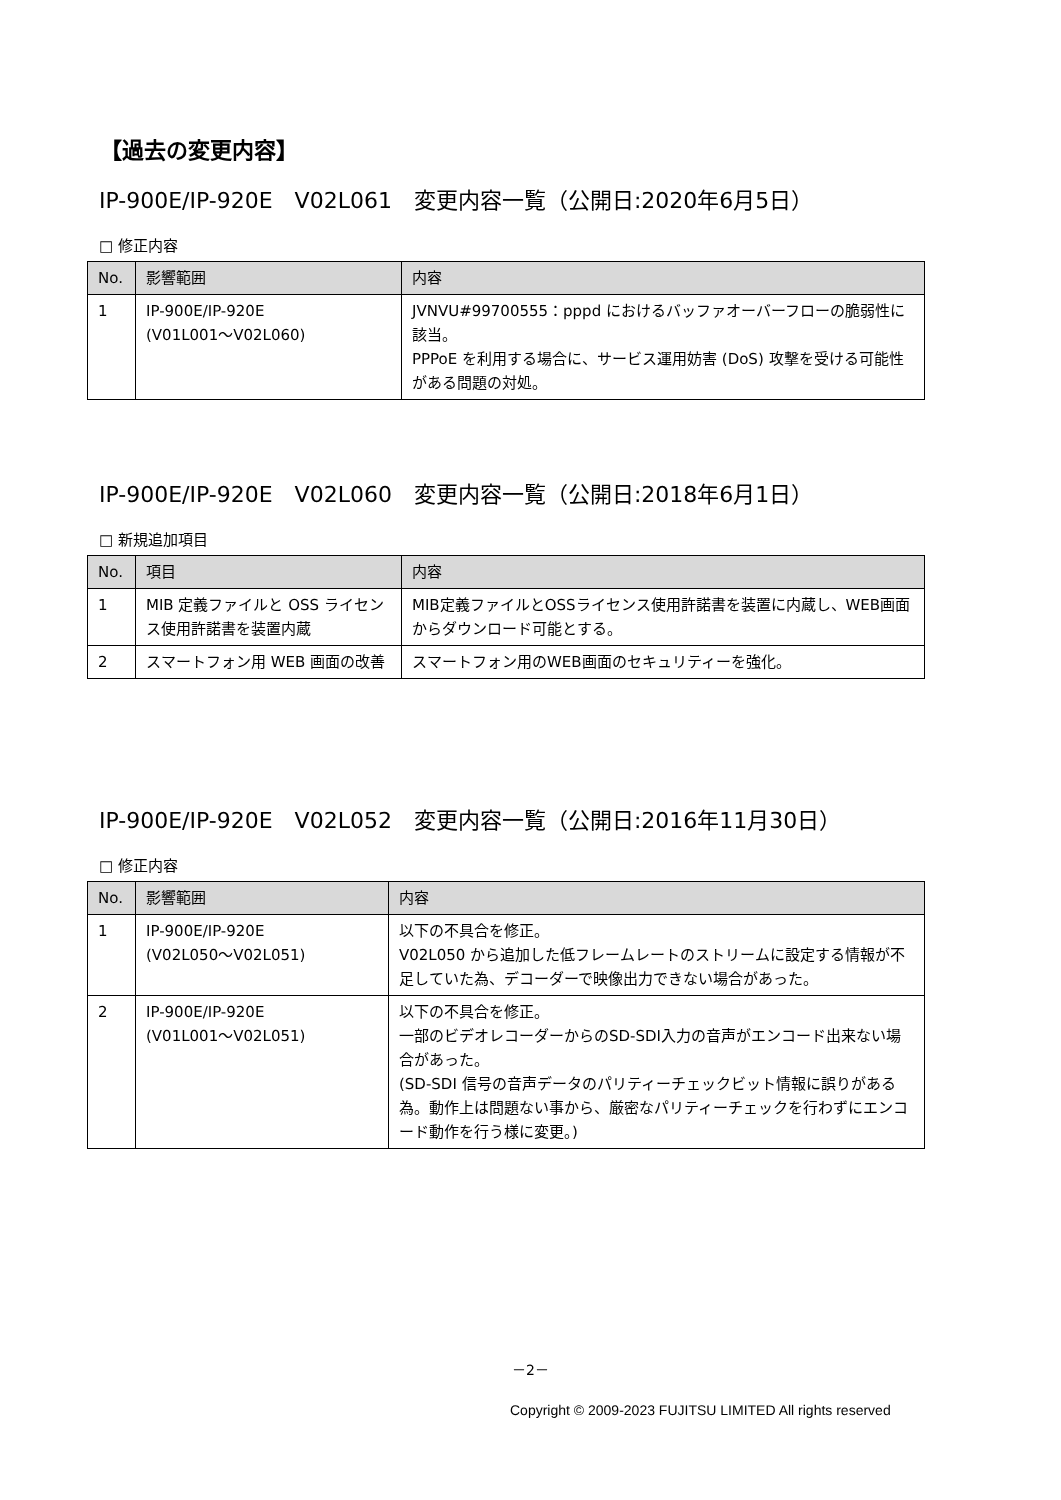【過去の変更内容】
IP-900E/IP-920E　V02L061　変更内容一覧（公開日:2020年6月5日）
□ 修正内容
| No. | 影響範囲 | 内容 |
| --- | --- | --- |
| 1 | IP-900E/IP-920E (V01L001～V02L060) | JVNVU#99700555：pppd におけるバッファオーバーフローの脆弱性に該当。 PPPoE を利用する場合に、サービス運用妨害 (DoS) 攻撃を受ける可能性がある問題の対処。 |
IP-900E/IP-920E　V02L060　変更内容一覧（公開日:2018年6月1日）
□ 新規追加項目
| No. | 項目 | 内容 |
| --- | --- | --- |
| 1 | MIB 定義ファイルと OSS ライセンス使用許諾書を装置内蔵 | MIB定義ファイルとOSSライセンス使用許諾書を装置に内蔵し、WEB画面からダウンロード可能とする。 |
| 2 | スマートフォン用 WEB 画面の改善 | スマートフォン用のWEB画面のセキュリティーを強化。 |
IP-900E/IP-920E　V02L052　変更内容一覧（公開日:2016年11月30日）
□ 修正内容
| No. | 影響範囲 | 内容 |
| --- | --- | --- |
| 1 | IP-900E/IP-920E (V02L050～V02L051) | 以下の不具合を修正。 V02L050 から追加した低フレームレートのストリームに設定する情報が不足していた為、デコーダーで映像出力できない場合があった。 |
| 2 | IP-900E/IP-920E (V01L001～V02L051) | 以下の不具合を修正。 一部のビデオレコーダーからのSD-SDI入力の音声がエンコード出来ない場合があった。 (SD-SDI 信号の音声データのパリティーチェックビット情報に誤りがある為。動作上は問題ない事から、厳密なパリティーチェックを行わずにエンコード動作を行う様に変更。) |
－2－
Copyright © 2009-2023 FUJITSU LIMITED All rights reserved